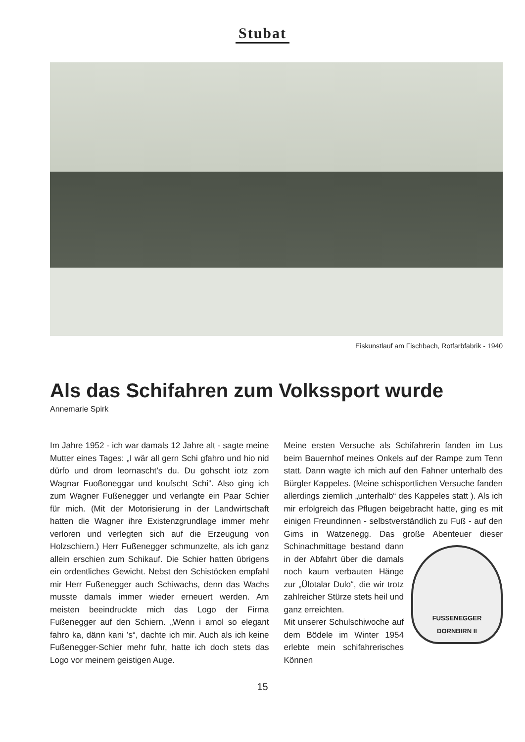Stubat
Eiskunstlauf am Fischbach, Rotfarbfabrik - 1940
Als das Schifahren zum Volkssport wurde
Annemarie Spirk
Im Jahre 1952 - ich war damals 12 Jahre alt - sagte meine Mutter eines Tages: „I wär all gern Schi gfahro und hio nid dürfo und drom leornascht’s du. Du gohscht iotz zom Wagnar Fuoßoneggar und koufscht Schi“. Also ging ich zum Wagner Fußenegger und verlangte ein Paar Schier für mich. (Mit der Motorisierung in der Landwirtschaft hatten die Wagner ihre Existenzgrundlage immer mehr verloren und verlegten sich auf die Erzeugung von Holzschiern.) Herr Fußenegger schmunzelte, als ich ganz allein erschien zum Schikauf. Die Schier hatten übrigens ein ordentliches Gewicht. Nebst den Schistöcken empfahl mir Herr Fußenegger auch Schiwachs, denn das Wachs musste damals immer wieder erneuert werden. Am meisten beeindruckte mich das Logo der Firma Fußenegger auf den Schiern. „Wenn i amol so elegant fahro ka, dänn kani ’s“, dachte ich mir. Auch als ich keine Fußenegger-Schier mehr fuhr, hatte ich doch stets das Logo vor meinem geistigen Auge.
Meine ersten Versuche als Schifahrerin fanden im Lus beim Bauernhof meines Onkels auf der Rampe zum Tenn statt. Dann wagte ich mich auf den Fahner unterhalb des Bürgler Kappeles. (Meine schisportlichen Versuche fanden allerdings ziemlich „unterhalb“ des Kappeles statt ). Als ich mir erfolgreich das Pflugen beigebracht hatte, ging es mit einigen Freundinnen - selbstverständlich zu Fuß - auf den Gims in Watzenegg. Das große Abenteuer dieser Schinachmittage bestand dann
FUSSENEGGER
DORNBIRN II
in der Abfahrt über die damals noch kaum verbauten Hänge zur „Ülotalar Dulo“, die wir trotz zahlreicher Stürze stets heil und ganz erreichten.
Mit unserer Schulschiwoche auf dem Bödele im Winter 1954 erlebte mein schifahrerisches Können
15